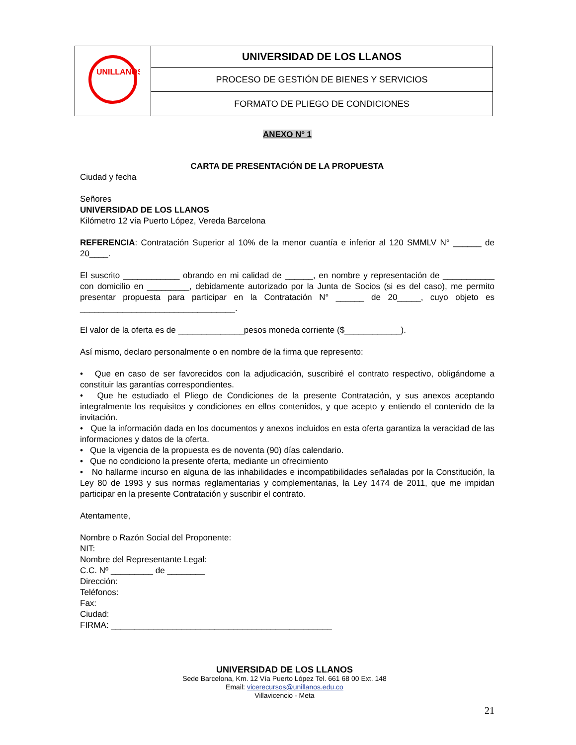| UNILLANOS | UNIVERSIDAD DE LOS LLANOS |
| | PROCESO DE GESTIÓN DE BIENES Y SERVICIOS |
| | FORMATO DE PLIEGO DE CONDICIONES |
ANEXO Nº 1
CARTA DE PRESENTACIÓN DE LA PROPUESTA
Ciudad y fecha
Señores
UNIVERSIDAD DE LOS LLANOS
Kilómetro 12 vía Puerto López, Vereda Barcelona
REFERENCIA: Contratación Superior al 10% de la menor cuantía e inferior al 120 SMMLV N° ______ de 20____.
El suscrito ____________ obrando en mi calidad de ______, en nombre y representación de ___________ con domicilio en _________, debidamente autorizado por la Junta de Socios (si es del caso), me permito presentar propuesta para participar en la Contratación N° ______ de 20_____, cuyo objeto es _________________________________.
El valor de la oferta es de ______________pesos moneda corriente ($____________).
Así mismo, declaro personalmente o en nombre de la firma que represento:
• Que en caso de ser favorecidos con la adjudicación, suscribiré el contrato respectivo, obligándome a constituir las garantías correspondientes.
• Que he estudiado el Pliego de Condiciones de la presente Contratación, y sus anexos aceptando integralmente los requisitos y condiciones en ellos contenidos, y que acepto y entiendo el contenido de la invitación.
• Que la información dada en los documentos y anexos incluidos en esta oferta garantiza la veracidad de las informaciones y datos de la oferta.
• Que la vigencia de la propuesta es de noventa (90) días calendario.
• Que no condiciono la presente oferta, mediante un ofrecimiento
• No hallarme incurso en alguna de las inhabilidades e incompatibilidades señaladas por la Constitución, la Ley 80 de 1993 y sus normas reglamentarias y complementarias, la Ley 1474 de 2011, que me impidan participar en la presente Contratación y suscribir el contrato.
Atentamente,
Nombre o Razón Social del Proponente:
NIT:
Nombre del Representante Legal:
C.C. Nº _________ de ________
Dirección:
Teléfonos:
Fax:
Ciudad:
FIRMA: _______________________________________________
UNIVERSIDAD DE LOS LLANOS
Sede Barcelona, Km. 12 Vía Puerto López Tel. 661 68 00 Ext. 148
Email: vicerecursos@unillanos.edu.co
Villavicencio - Meta
21